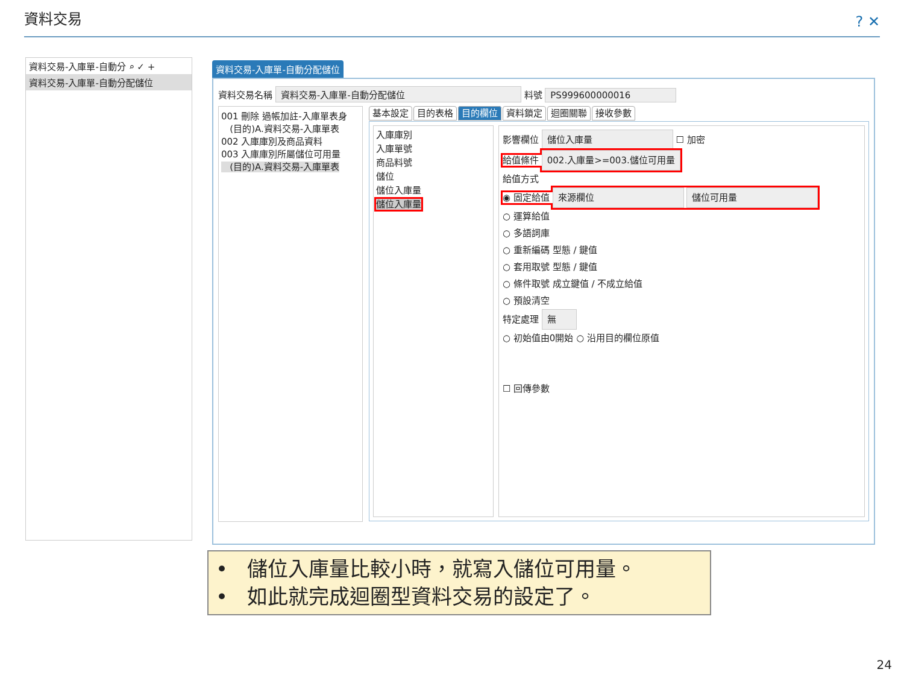資料交易 ? ✕
資料交易-入庫單-自動分 ⌕ ✓ +
資料交易-入庫單-自動分配儲位
資料交易-入庫單-自動分配儲位
資料交易名稱 資料交易-入庫單-自動分配儲位 料號 PS999600000016
001 刪除 過帳加註-入庫單表身
(目的)A.資料交易-入庫單表
002 入庫庫別及商品資料
003 入庫庫別所屬儲位可用量
(目的)A.資料交易-入庫單表
基本設定 目的表格 目的欄位 資料鎖定 迴圈關聯 接收參數
入庫庫別
入庫單號
商品料號
儲位
儲位入庫量
儲位入庫量
影響欄位 儲位入庫量 ☐ 加密
給值條件 002.入庫量>=003.儲位可用量
給值方式
◉ 固定給值 來源欄位 儲位可用量
○ 運算給值
○ 多語詞庫
○ 重新編碼 型態 / 鍵值
○ 套用取號 型態 / 鍵值
○ 條件取號 成立鍵值 / 不成立給值
○ 預設清空
特定處理 無
○ 初始值由0開始 ○ 沿用目的欄位原值
☐ 回傳參數
• 儲位入庫量比較小時，就寫入儲位可用量。
• 如此就完成迴圈型資料交易的設定了。
24